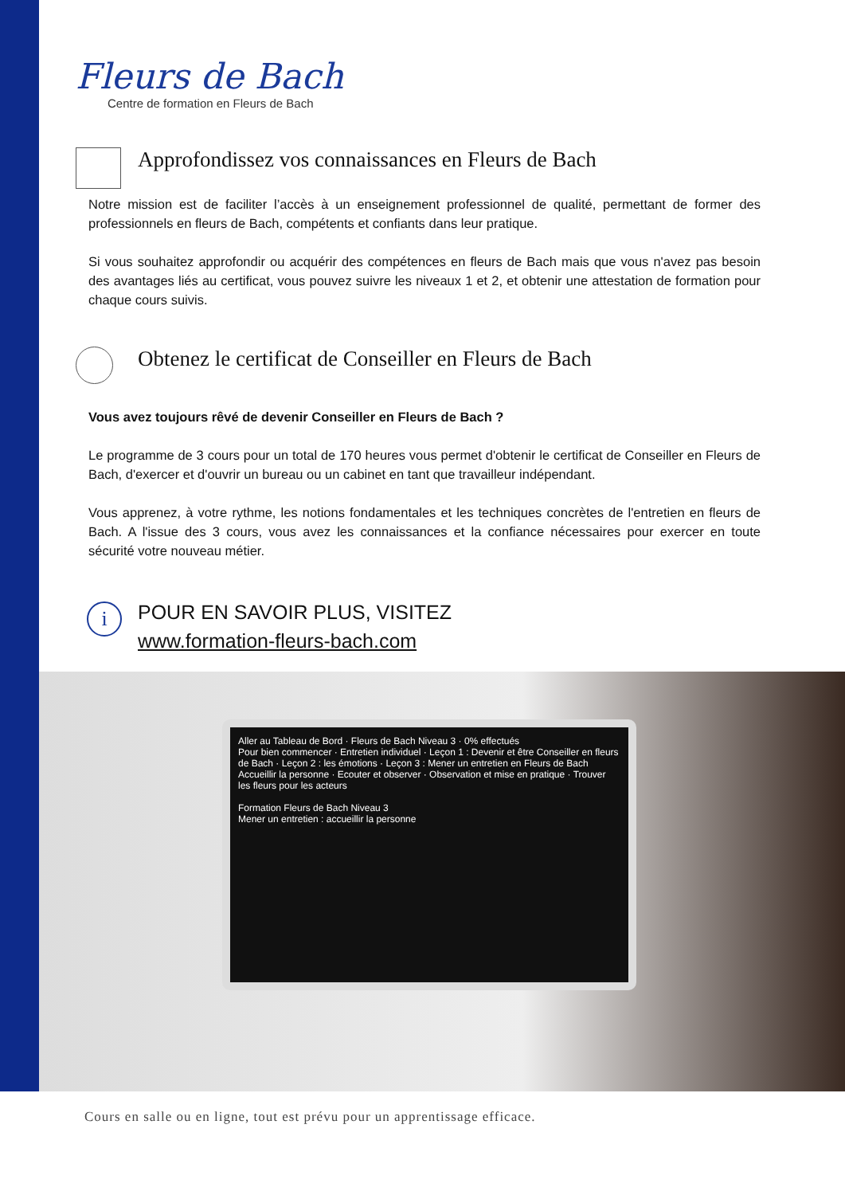Fleurs de Bach
Centre de formation en Fleurs de Bach
Approfondissez vos connaissances en Fleurs de Bach
Notre mission est de faciliter l’accès à un enseignement professionnel de qualité, permettant de former des professionnels en fleurs de Bach, compétents et confiants dans leur pratique.
Si vous souhaitez approfondir ou acquérir des compétences en fleurs de Bach mais que vous n'avez pas besoin des avantages liés au certificat, vous pouvez suivre les niveaux 1 et 2, et obtenir une attestation de formation pour chaque cours suivis.
Obtenez le certificat de Conseiller en Fleurs de Bach
Vous avez toujours rêvé de devenir Conseiller en Fleurs de Bach ?
Le programme de 3 cours pour un total de 170 heures vous permet d'obtenir le certificat de Conseiller en Fleurs de Bach, d'exercer et d'ouvrir un bureau ou un cabinet en tant que travailleur indépendant.
Vous apprenez, à votre rythme, les notions fondamentales et les techniques concrètes de l'entretien en fleurs de Bach. A l'issue des 3 cours, vous avez les connaissances et la confiance nécessaires pour exercer en toute sécurité votre nouveau métier.
i
POUR EN SAVOIR PLUS, VISITEZ
www.formation-fleurs-bach.com
Aller au Tableau de Bord · Fleurs de Bach Niveau 3 · 0% effectués
Pour bien commencer · Entretien individuel · Leçon 1 : Devenir et être Conseiller en fleurs de Bach · Leçon 2 : les émotions · Leçon 3 : Mener un entretien en Fleurs de Bach
Accueillir la personne · Ecouter et observer · Observation et mise en pratique · Trouver les fleurs pour les acteurs
Formation Fleurs de Bach Niveau 3
Mener un entretien : accueillir la personne
Cours en salle ou en ligne, tout est prévu pour un apprentissage efficace.